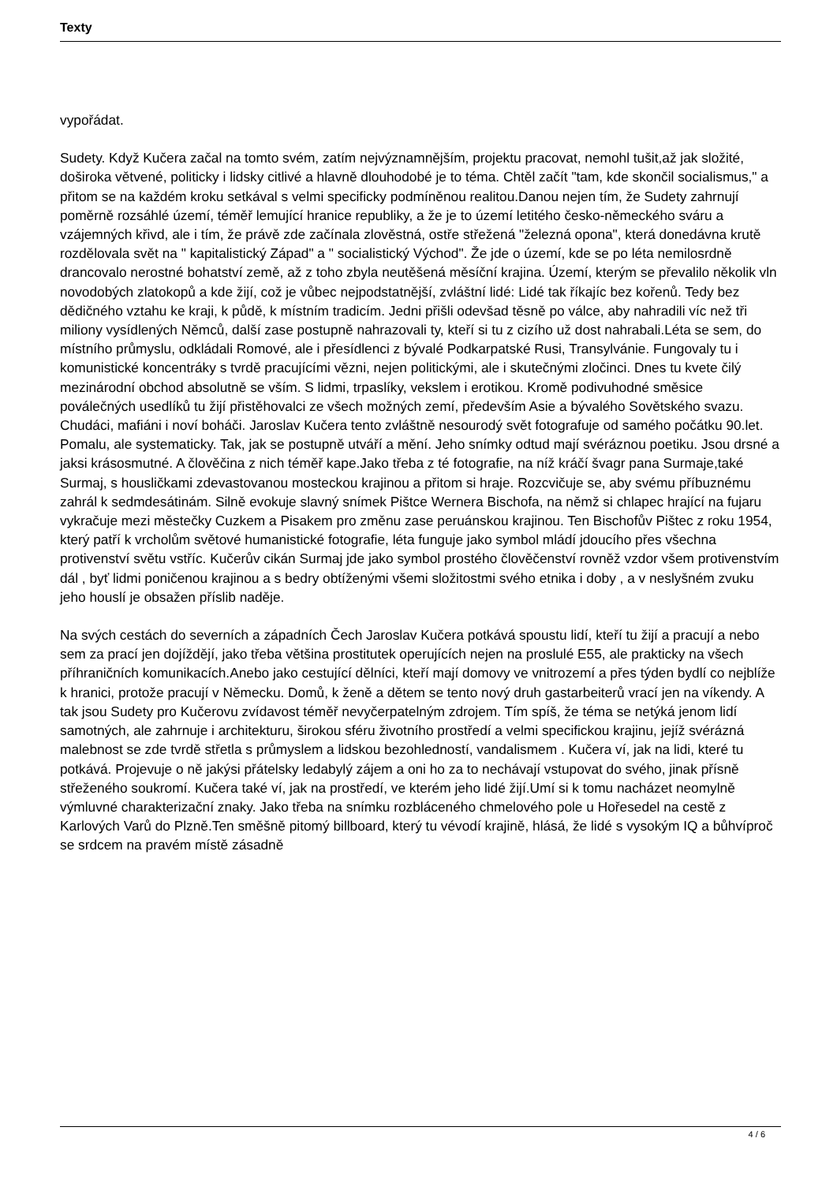Texty
vypořádat.
Sudety. Když Kučera začal na tomto svém, zatím nejvýznamnějším, projektu pracovat, nemohl tušit,až jak složité, doširoka větvené, politicky i lidsky citlivé a hlavně dlouhodobé je to téma. Chtěl začít "tam, kde skončil socialismus," a přitom se na každém kroku setkával s velmi specificky podmíněnou realitou.Danou nejen tím, že Sudety zahrnují poměrně rozsáhlé území, téměř lemující hranice republiky, a že je to území letitého česko-německého sváru a vzájemných křivd, ale i tím, že právě zde začínala zlověstná, ostře střežená "železná opona", která donedávna krutě rozdělovala svět na " kapitalistický Západ" a " socialistický Východ". Že jde o území, kde se po léta nemilosrdně drancovalo nerostné bohatství země, až z toho zbyla neutěšená měsíční krajina. Území, kterým se převalilo několik vln novodobých zlatokopů a kde žijí, což je vůbec nejpodstatnější, zvláštní lidé: Lidé tak říkajíc bez kořenů. Tedy bez dědičného vztahu ke kraji, k půdě, k místním tradicím. Jedni přišli odevšad těsně po válce, aby nahradili víc než tři miliony vysídlených Němců, další zase postupně nahrazovali ty, kteří si tu z cizího už dost nahrabali.Léta se sem, do místního průmyslu, odkládali Romové, ale i přesídlenci z bývalé Podkarpatské Rusi, Transylvánie. Fungovaly tu i komunistické koncentráky s tvrdě pracujícími vězni, nejen politickými, ale i skutečnými zločinci. Dnes tu kvete čilý mezinárodní obchod absolutně se vším. S lidmi, trpaslíky, vekslem i erotikou. Kromě podivuhodné směsice poválečných usedlíků tu žijí přistěhovalci ze všech možných zemí, především Asie a bývalého Sovětského svazu. Chudáci, mafiáni i noví boháči. Jaroslav Kučera tento zvláštně nesourodý svět fotografuje od samého počátku 90.let. Pomalu, ale systematicky. Tak, jak se postupně utváří a mění. Jeho snímky odtud mají svéráznou poetiku. Jsou drsné a jaksi krásosmutné. A člověčina z nich téměř kape.Jako třeba z té fotografie, na níž kráčí švagr pana Surmaje,také Surmaj, s housličkami zdevastovanou mosteckou krajinou a přitom si hraje. Rozcvičuje se, aby svému příbuznému zahrál k sedmdesátinám. Silně evokuje slavný snímek Pištce Wernera Bischofa, na němž si chlapec hrající na fujaru vykračuje mezi městečky Cuzkem a Pisakem pro změnu zase peruánskou krajinou. Ten Bischofův Pištec z roku 1954, který patří k vrcholům světové humanistické fotografie, léta funguje jako symbol mládí jdoucího přes všechna protivenství světu vstříc. Kučerův cikán Surmaj jde jako symbol prostého člověčenství rovněž vzdor všem protivenstvím dál , byť lidmi poničenou krajinou a s bedry obtíženými všemi složitostmi svého etnika i doby , a v neslyšném zvuku jeho houslí je obsažen příslib naděje.
Na svých cestách do severních a západních Čech Jaroslav Kučera potkává spoustu lidí, kteří tu žijí a pracují a nebo sem za prací jen dojíždějí, jako třeba většina prostitutek operujících nejen na proslulé E55, ale prakticky na všech příhraničních komunikacích.Anebo jako cestující dělníci, kteří mají domovy ve vnitrozemí a přes týden bydlí co nejblíže k hranici, protože pracují v Německu. Domů, k ženě a dětem se tento nový druh gastarbeiterů vrací jen na víkendy. A tak jsou Sudety pro Kučerovu zvídavost téměř nevyčerpatelným zdrojem. Tím spíš, že téma se netýká jenom lidí samotných, ale zahrnuje i architekturu, širokou sféru životního prostředí a velmi specifickou krajinu, jejíž svérázná malebnost se zde tvrdě střetla s průmyslem a lidskou bezohledností, vandalismem . Kučera ví, jak na lidi, které tu potkává. Projevuje o ně jakýsi přátelsky ledabylý zájem a oni ho za to nechávají vstupovat do svého, jinak přísně střeženého soukromí. Kučera také ví, jak na prostředí, ve kterém jeho lidé žijí.Umí si k tomu nacházet neomylně výmluvné charakterizační znaky. Jako třeba na snímku rozbláceného chmelového pole u Hořesedel na cestě z Karlových Varů do Plzně.Ten směšně pitomý billboard, který tu vévodí krajině, hlásá, že lidé s vysokým IQ a bůhvíproč se srdcem na pravém místě zásadně
4 / 6